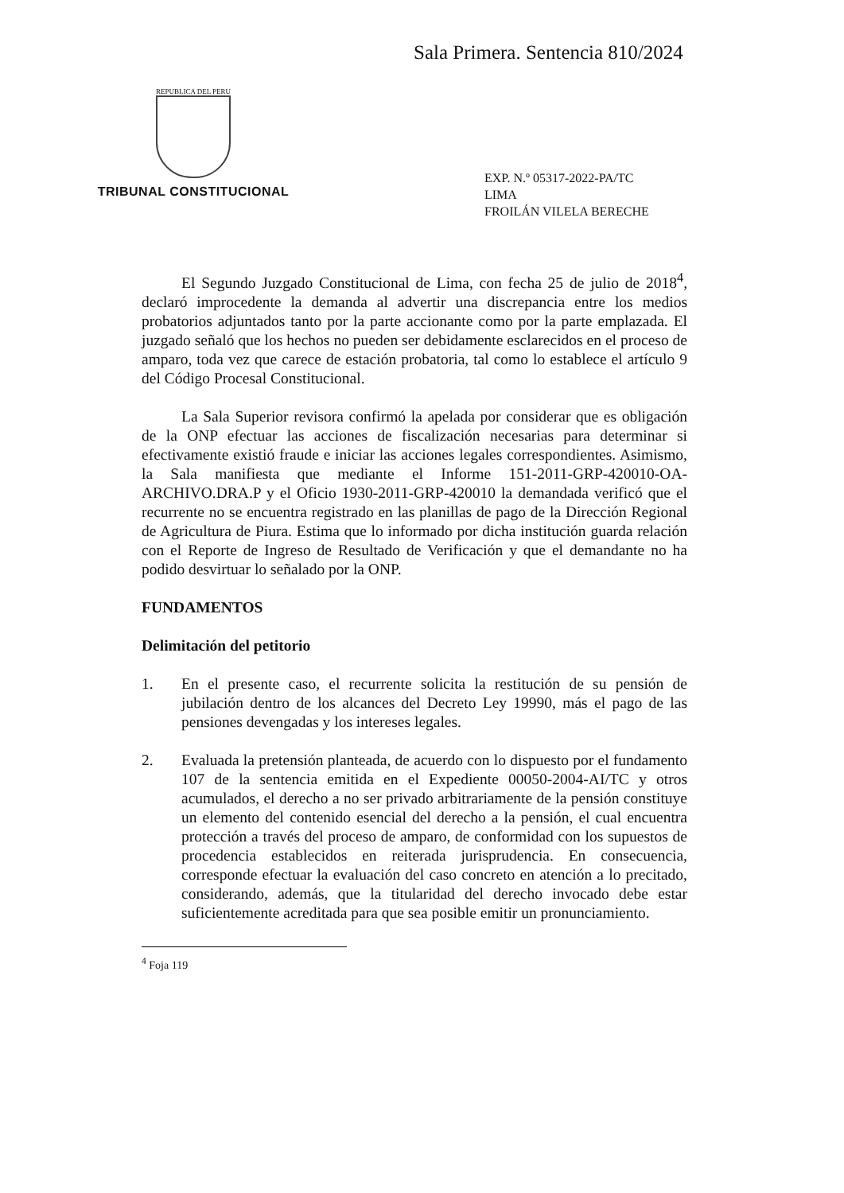Sala Primera. Sentencia 810/2024
REPUBLICA DEL PERU
TRIBUNAL CONSTITUCIONAL
EXP. N.º 05317-2022-PA/TC
LIMA
FROILÁN VILELA BERECHE
El Segundo Juzgado Constitucional de Lima, con fecha 25 de julio de 2018<sup>4</sup>, declaró improcedente la demanda al advertir una discrepancia entre los medios probatorios adjuntados tanto por la parte accionante como por la parte emplazada. El juzgado señaló que los hechos no pueden ser debidamente esclarecidos en el proceso de amparo, toda vez que carece de estación probatoria, tal como lo establece el artículo 9 del Código Procesal Constitucional.
La Sala Superior revisora confirmó la apelada por considerar que es obligación de la ONP efectuar las acciones de fiscalización necesarias para determinar si efectivamente existió fraude e iniciar las acciones legales correspondientes. Asimismo, la Sala manifiesta que mediante el Informe 151-2011-GRP-420010-OA-ARCHIVO.DRA.P y el Oficio 1930-2011-GRP-420010 la demandada verificó que el recurrente no se encuentra registrado en las planillas de pago de la Dirección Regional de Agricultura de Piura. Estima que lo informado por dicha institución guarda relación con el Reporte de Ingreso de Resultado de Verificación y que el demandante no ha podido desvirtuar lo señalado por la ONP.
FUNDAMENTOS
Delimitación del petitorio
1. En el presente caso, el recurrente solicita la restitución de su pensión de jubilación dentro de los alcances del Decreto Ley 19990, más el pago de las pensiones devengadas y los intereses legales.
2. Evaluada la pretensión planteada, de acuerdo con lo dispuesto por el fundamento 107 de la sentencia emitida en el Expediente 00050-2004-AI/TC y otros acumulados, el derecho a no ser privado arbitrariamente de la pensión constituye un elemento del contenido esencial del derecho a la pensión, el cual encuentra protección a través del proceso de amparo, de conformidad con los supuestos de procedencia establecidos en reiterada jurisprudencia. En consecuencia, corresponde efectuar la evaluación del caso concreto en atención a lo precitado, considerando, además, que la titularidad del derecho invocado debe estar suficientemente acreditada para que sea posible emitir un pronunciamiento.
<sup>4</sup> Foja 119